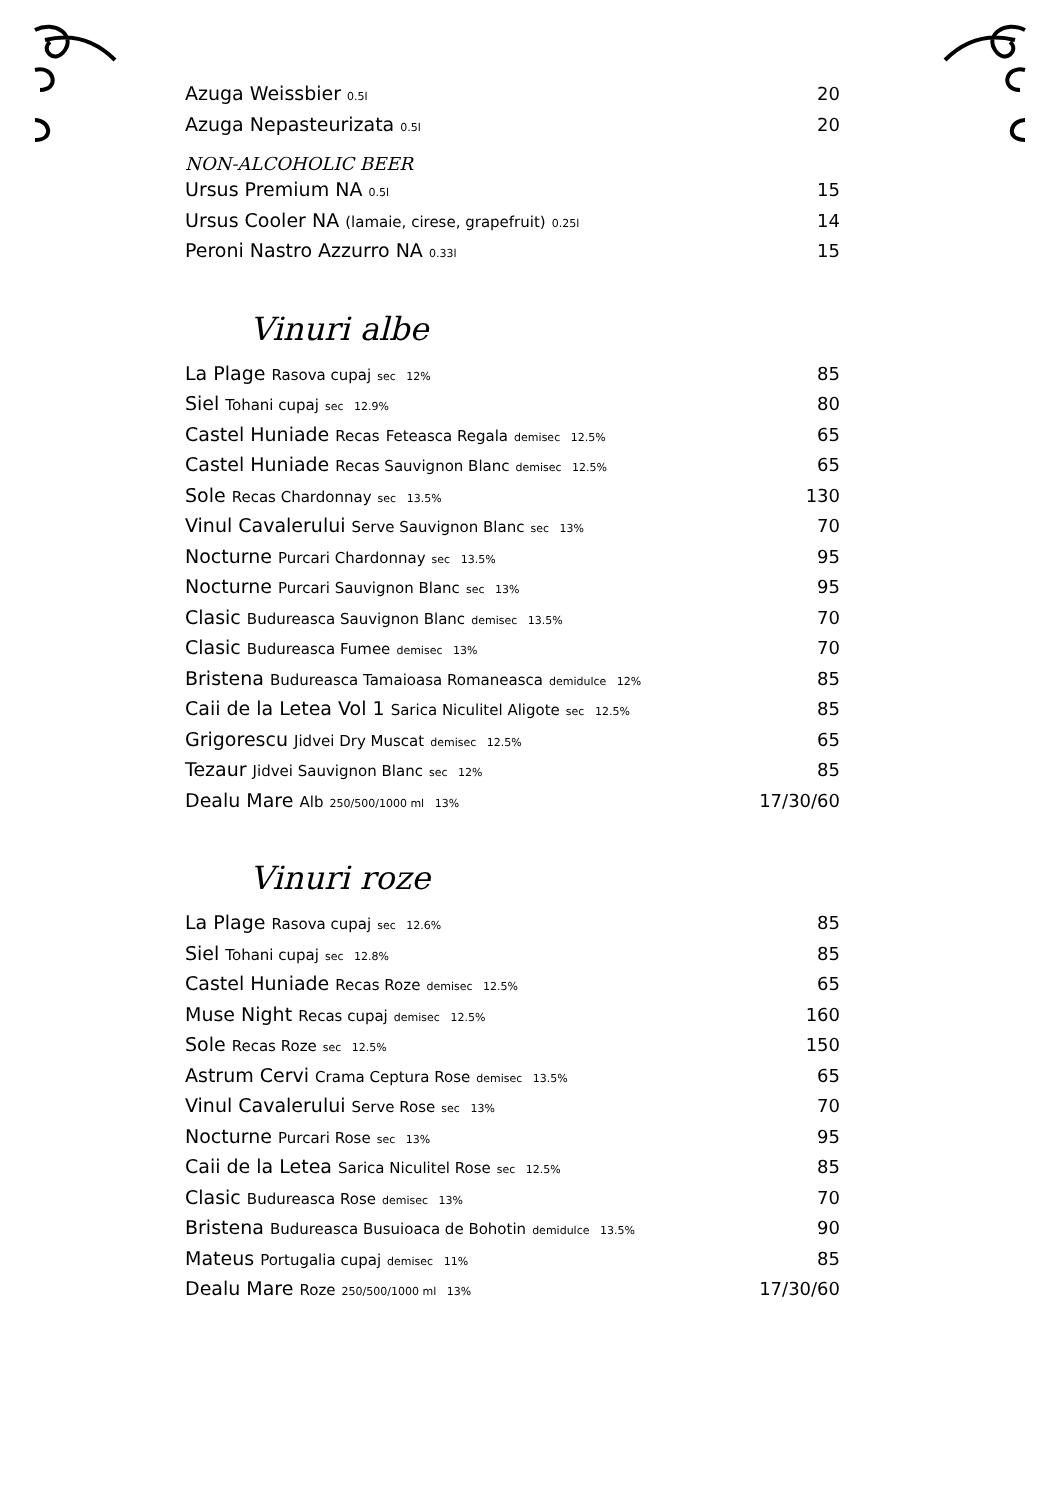Azuga Weissbier 0.5l 20
Azuga Nepasteurizata 0.5l 20
NON-ALCOHOLIC BEER
Ursus Premium NA 0.5l 15
Ursus Cooler NA (lamaie, cirese, grapefruit) 0.25l 14
Peroni Nastro Azzurro NA 0.33l 15
Vinuri albe
La Plage Rasova cupaj sec 12% 85
Siel Tohani cupaj sec 12.9% 80
Castel Huniade Recas Feteasca Regala demisec 12.5% 65
Castel Huniade Recas Sauvignon Blanc demisec 12.5% 65
Sole Recas Chardonnay sec 13.5% 130
Vinul Cavalerului Serve Sauvignon Blanc sec 13% 70
Nocturne Purcari Chardonnay sec 13.5% 95
Nocturne Purcari Sauvignon Blanc sec 13% 95
Clasic Budureasca Sauvignon Blanc demisec 13.5% 70
Clasic Budureasca Fumee demisec 13% 70
Bristena Budureasca Tamaioasa Romaneasca demidulce 12% 85
Caii de la Letea Vol 1 Sarica Niculitel Aligote sec 12.5% 85
Grigorescu Jidvei Dry Muscat demisec 12.5% 65
Tezaur Jidvei Sauvignon Blanc sec 12% 85
Dealu Mare Alb 250/500/1000 ml 13% 17/30/60
Vinuri roze
La Plage Rasova cupaj sec 12.6% 85
Siel Tohani cupaj sec 12.8% 85
Castel Huniade Recas Roze demisec 12.5% 65
Muse Night Recas cupaj demisec 12.5% 160
Sole Recas Roze sec 12.5% 150
Astrum Cervi Crama Ceptura Rose demisec 13.5% 65
Vinul Cavalerului Serve Rose sec 13% 70
Nocturne Purcari Rose sec 13% 95
Caii de la Letea Sarica Niculitel Rose sec 12.5% 85
Clasic Budureasca Rose demisec 13% 70
Bristena Budureasca Busuioaca de Bohotin demidulce 13.5% 90
Mateus Portugalia cupaj demisec 11% 85
Dealu Mare Roze 250/500/1000 ml 13% 17/30/60